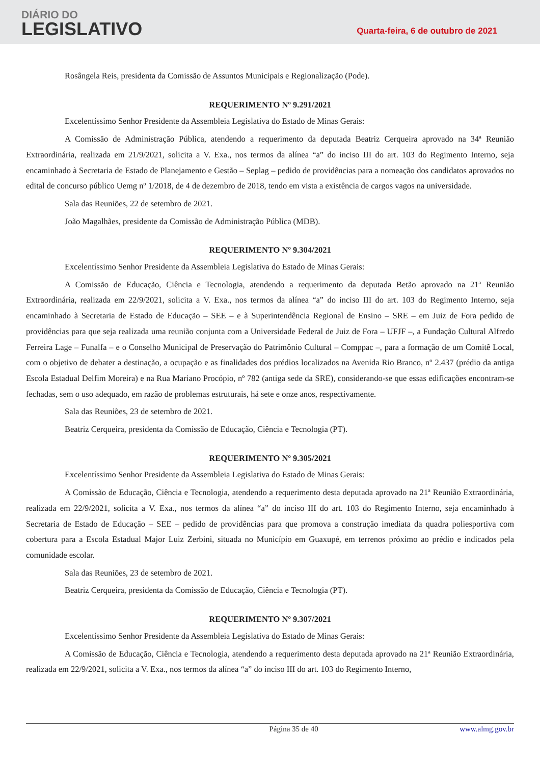DIÁRIO DO
LEGISLATIVO
Quarta-feira, 6 de outubro de 2021
Rosângela Reis, presidenta da Comissão de Assuntos Municipais e Regionalização (Pode).
REQUERIMENTO Nº 9.291/2021
Excelentíssimo Senhor Presidente da Assembleia Legislativa do Estado de Minas Gerais:
A Comissão de Administração Pública, atendendo a requerimento da deputada Beatriz Cerqueira aprovado na 34ª Reunião Extraordinária, realizada em 21/9/2021, solicita a V. Exa., nos termos da alínea “a” do inciso III do art. 103 do Regimento Interno, seja encaminhado à Secretaria de Estado de Planejamento e Gestão – Seplag – pedido de providências para a nomeação dos candidatos aprovados no edital de concurso público Uemg nº 1/2018, de 4 de dezembro de 2018, tendo em vista a existência de cargos vagos na universidade.
Sala das Reuniões, 22 de setembro de 2021.
João Magalhães, presidente da Comissão de Administração Pública (MDB).
REQUERIMENTO Nº 9.304/2021
Excelentíssimo Senhor Presidente da Assembleia Legislativa do Estado de Minas Gerais:
A Comissão de Educação, Ciência e Tecnologia, atendendo a requerimento da deputada Betão aprovado na 21ª Reunião Extraordinária, realizada em 22/9/2021, solicita a V. Exa., nos termos da alínea “a” do inciso III do art. 103 do Regimento Interno, seja encaminhado à Secretaria de Estado de Educação – SEE – e à Superintendência Regional de Ensino – SRE – em Juiz de Fora pedido de providências para que seja realizada uma reunião conjunta com a Universidade Federal de Juiz de Fora – UFJF –, a Fundação Cultural Alfredo Ferreira Lage – Funalfa – e o Conselho Municipal de Preservação do Patrimônio Cultural – Comppac –, para a formação de um Comitê Local, com o objetivo de debater a destinação, a ocupação e as finalidades dos prédios localizados na Avenida Rio Branco, nº 2.437 (prédio da antiga Escola Estadual Delfim Moreira) e na Rua Mariano Procópio, nº 782 (antiga sede da SRE), considerando-se que essas edificações encontram-se fechadas, sem o uso adequado, em razão de problemas estruturais, há sete e onze anos, respectivamente.
Sala das Reuniões, 23 de setembro de 2021.
Beatriz Cerqueira, presidenta da Comissão de Educação, Ciência e Tecnologia (PT).
REQUERIMENTO Nº 9.305/2021
Excelentíssimo Senhor Presidente da Assembleia Legislativa do Estado de Minas Gerais:
A Comissão de Educação, Ciência e Tecnologia, atendendo a requerimento desta deputada aprovado na 21ª Reunião Extraordinária, realizada em 22/9/2021, solicita a V. Exa., nos termos da alínea “a” do inciso III do art. 103 do Regimento Interno, seja encaminhado à Secretaria de Estado de Educação – SEE – pedido de providências para que promova a construção imediata da quadra poliesportiva com cobertura para a Escola Estadual Major Luiz Zerbini, situada no Município em Guaxupé, em terrenos próximo ao prédio e indicados pela comunidade escolar.
Sala das Reuniões, 23 de setembro de 2021.
Beatriz Cerqueira, presidenta da Comissão de Educação, Ciência e Tecnologia (PT).
REQUERIMENTO Nº 9.307/2021
Excelentíssimo Senhor Presidente da Assembleia Legislativa do Estado de Minas Gerais:
A Comissão de Educação, Ciência e Tecnologia, atendendo a requerimento desta deputada aprovado na 21ª Reunião Extraordinária, realizada em 22/9/2021, solicita a V. Exa., nos termos da alínea “a” do inciso III do art. 103 do Regimento Interno,
Página 35 de 40 www.almg.gov.br